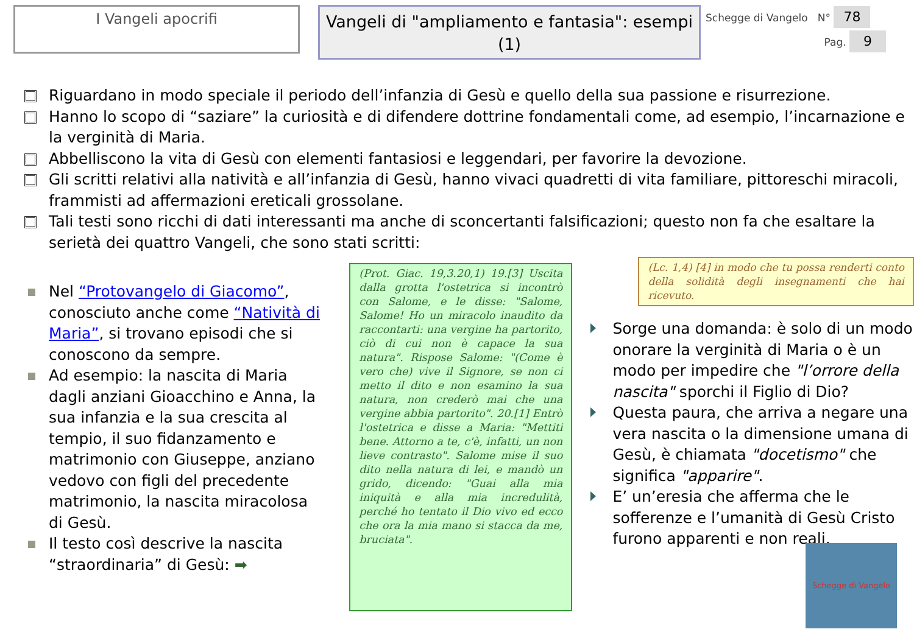I Vangeli apocrifi
Vangeli di "ampliamento e fantasia": esempi (1)
Schegge di Vangelo N° 78
Pag. 9
Riguardano in modo speciale il periodo dell’infanzia di Gesù e quello della sua passione e risurrezione.
Hanno lo scopo di “saziare” la curiosità e di difendere dottrine fondamentali come, ad esempio, l’incarnazione e la verginità di Maria.
Abbelliscono la vita di Gesù con elementi fantasiosi e leggendari, per favorire la devozione.
Gli scritti relativi alla natività e all’infanzia di Gesù, hanno vivaci quadretti di vita familiare, pittoreschi miracoli, frammisti ad affermazioni ereticali grossolane.
Tali testi sono ricchi di dati interessanti ma anche di sconcertanti falsificazioni; questo non fa che esaltare la serietà dei quattro Vangeli, che sono stati scritti:
Nel “Protovangelo di Giacomo”, conosciuto anche come “Natività di Maria”, si trovano episodi che si conoscono da sempre.
Ad esempio: la nascita di Maria dagli anziani Gioacchino e Anna, la sua infanzia e la sua crescita al tempio, il suo fidanzamento e matrimonio con Giuseppe, anziano vedovo con figli del precedente matrimonio, la nascita miracolosa di Gesù.
Il testo così descrive la nascita “straordinaria” di Gesù: ➡
(Prot. Giac. 19,3.20,1) 19.[3] Uscita dalla grotta l'ostetrica si incontrò con Salome, e le disse: "Salome, Salome! Ho un miracolo inaudito da raccontarti: una vergine ha partorito, ciò di cui non è capace la sua natura". Rispose Salome: "(Come è vero che) vive il Signore, se non ci metto il dito e non esamino la sua natura, non crederò mai che una vergine abbia partorito". 20.[1] Entrò l'ostetrica e disse a Maria: "Mettiti bene. Attorno a te, c'è, infatti, un non lieve contrasto". Salome mise il suo dito nella natura di lei, e mandò un grido, dicendo: "Guai alla mia iniquità e alla mia incredulità, perché ho tentato il Dio vivo ed ecco che ora la mia mano si stacca da me, bruciata".
(Lc. 1,4) [4] in modo che tu possa renderti conto della solidità degli insegnamenti che hai ricevuto.
Sorge una domanda: è solo di un modo onorare la verginità di Maria o è un modo per impedire che "l’orrore della nascita" sporchi il Figlio di Dio?
Questa paura, che arriva a negare una vera nascita o la dimensione umana di Gesù, è chiamata "docetismo" che significa "apparire".
E’ un’eresia che afferma che le sofferenze e l’umanità di Gesù Cristo furono apparenti e non reali.
Schegge di Vangelo